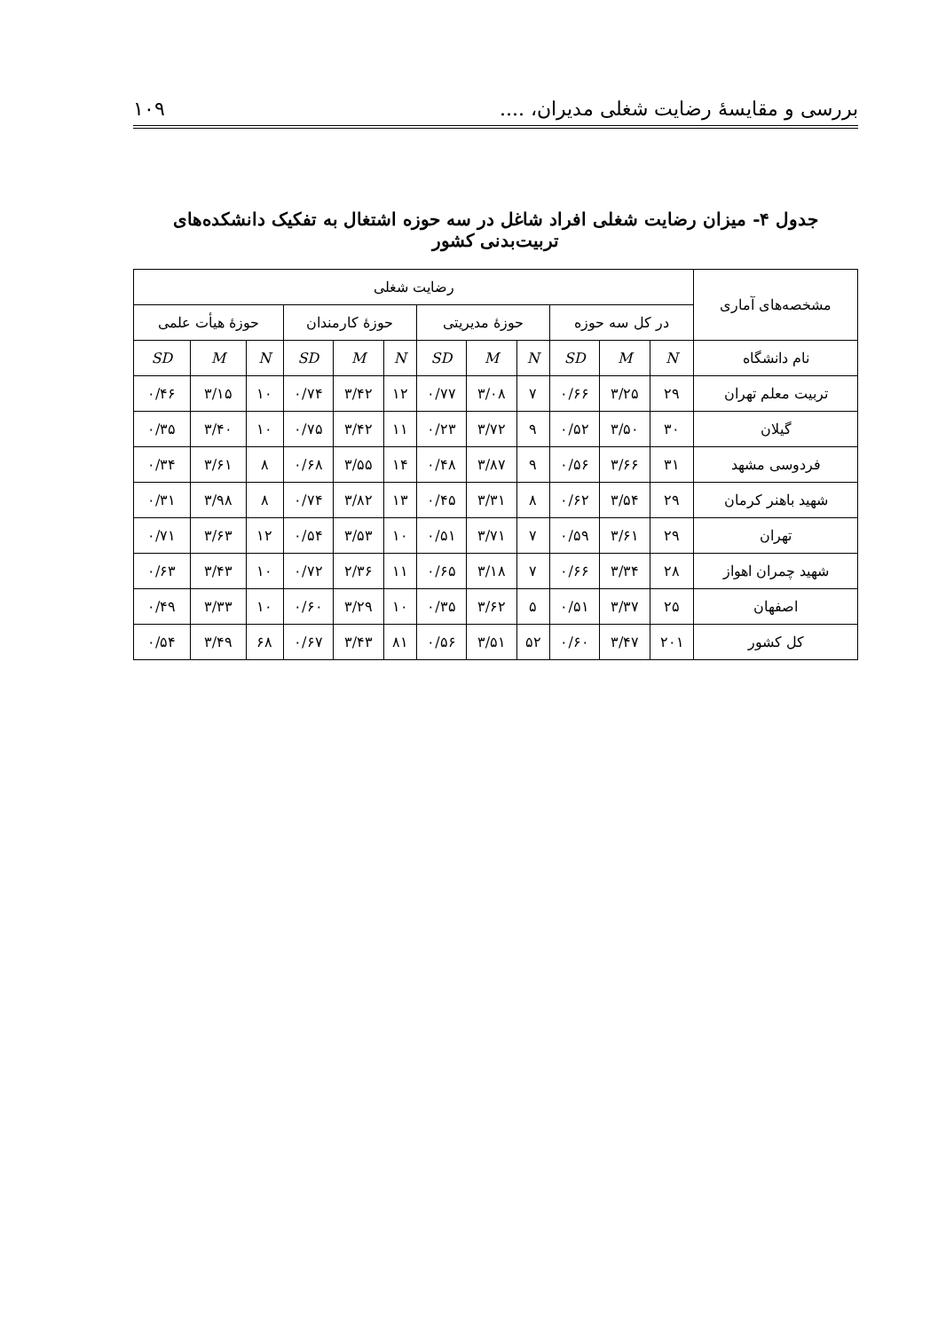بررسی و مقایسهٔ رضایت شغلی مدیران، .... ۱۰۹
جدول ۴- میزان رضایت شغلی افراد شاغل در سه حوزه اشتغال به تفکیک دانشکده‌های تربیت‌بدنی کشور
| مشخصه‌های آماری | رضایت شغلی | | | | | | | | | | | |
| --- | --- | --- | --- | --- | --- | --- | --- | --- | --- | --- | --- | --- |
| | در کل سه حوزه | | | حوزهٔ مدیریتی | | | حوزهٔ کارمندان | | | حوزهٔ هیأت علمی | | |
| نام دانشگاه | N | M | SD | N | M | SD | N | M | SD | N | M | SD |
| تربیت معلم تهران | ۲۹ | ۳/۲۵ | ۰/۶۶ | ۷ | ۳/۰۸ | ۰/۷۷ | ۱۲ | ۳/۴۲ | ۰/۷۴ | ۱۰ | ۳/۱۵ | ۰/۴۶ |
| گیلان | ۳۰ | ۳/۵۰ | ۰/۵۲ | ۹ | ۳/۷۲ | ۰/۲۳ | ۱۱ | ۳/۴۲ | ۰/۷۵ | ۱۰ | ۳/۴۰ | ۰/۳۵ |
| فردوسی مشهد | ۳۱ | ۳/۶۶ | ۰/۵۶ | ۹ | ۳/۸۷ | ۰/۴۸ | ۱۴ | ۳/۵۵ | ۰/۶۸ | ۸ | ۳/۶۱ | ۰/۳۴ |
| شهید باهنر کرمان | ۲۹ | ۳/۵۴ | ۰/۶۲ | ۸ | ۳/۳۱ | ۰/۴۵ | ۱۳ | ۳/۸۲ | ۰/۷۴ | ۸ | ۳/۹۸ | ۰/۳۱ |
| تهران | ۲۹ | ۳/۶۱ | ۰/۵۹ | ۷ | ۳/۷۱ | ۰/۵۱ | ۱۰ | ۳/۵۳ | ۰/۵۴ | ۱۲ | ۳/۶۳ | ۰/۷۱ |
| شهید چمران اهواز | ۲۸ | ۳/۳۴ | ۰/۶۶ | ۷ | ۳/۱۸ | ۰/۶۵ | ۱۱ | ۲/۳۶ | ۰/۷۲ | ۱۰ | ۳/۴۳ | ۰/۶۳ |
| اصفهان | ۲۵ | ۳/۳۷ | ۰/۵۱ | ۵ | ۳/۶۲ | ۰/۳۵ | ۱۰ | ۳/۲۹ | ۰/۶۰ | ۱۰ | ۳/۳۳ | ۰/۴۹ |
| کل کشور | ۲۰۱ | ۳/۴۷ | ۰/۶۰ | ۵۲ | ۳/۵۱ | ۰/۵۶ | ۸۱ | ۳/۴۳ | ۰/۶۷ | ۶۸ | ۳/۴۹ | ۰/۵۴ |